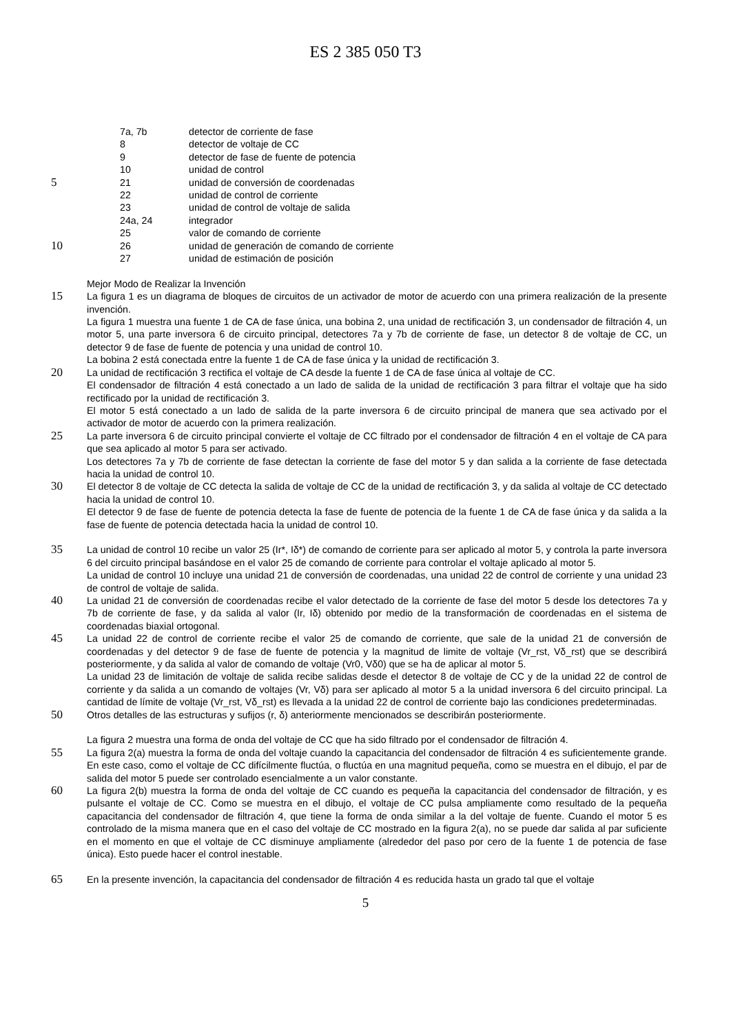ES 2 385 050 T3
7a, 7b detector de corriente de fase
8 detector de voltaje de CC
9 detector de fase de fuente de potencia
10 unidad de control
5
21 unidad de conversión de coordenadas
22 unidad de control de corriente
23 unidad de control de voltaje de salida
24a, 24 integrador
25 valor de comando de corriente
10
26 unidad de generación de comando de corriente
27 unidad de estimación de posición
Mejor Modo de Realizar la Invención
15
La figura 1 es un diagrama de bloques de circuitos de un activador de motor de acuerdo con una primera realización de la presente invención.
La figura 1 muestra una fuente 1 de CA de fase única, una bobina 2, una unidad de rectificación 3, un condensador de filtración 4, un motor 5, una parte inversora 6 de circuito principal, detectores 7a y 7b de corriente de fase, un detector 8 de voltaje de CC, un detector 9 de fase de fuente de potencia y una unidad de control 10.
La bobina 2 está conectada entre la fuente 1 de CA de fase única y la unidad de rectificación 3.
20
La unidad de rectificación 3 rectifica el voltaje de CA desde la fuente 1 de CA de fase única al voltaje de CC.
El condensador de filtración 4 está conectado a un lado de salida de la unidad de rectificación 3 para filtrar el voltaje que ha sido rectificado por la unidad de rectificación 3.
El motor 5 está conectado a un lado de salida de la parte inversora 6 de circuito principal de manera que sea activado por el activador de motor de acuerdo con la primera realización.
25
La parte inversora 6 de circuito principal convierte el voltaje de CC filtrado por el condensador de filtración 4 en el voltaje de CA para que sea aplicado al motor 5 para ser activado.
Los detectores 7a y 7b de corriente de fase detectan la corriente de fase del motor 5 y dan salida a la corriente de fase detectada hacia la unidad de control 10.
30
El detector 8 de voltaje de CC detecta la salida de voltaje de CC de la unidad de rectificación 3, y da salida al voltaje de CC detectado hacia la unidad de control 10.
El detector 9 de fase de fuente de potencia detecta la fase de fuente de potencia de la fuente 1 de CA de fase única y da salida a la fase de fuente de potencia detectada hacia la unidad de control 10.
35
La unidad de control 10 recibe un valor 25 (Ir*, Iδ*) de comando de corriente para ser aplicado al motor 5, y controla la parte inversora 6 del circuito principal basándose en el valor 25 de comando de corriente para controlar el voltaje aplicado al motor 5.
La unidad de control 10 incluye una unidad 21 de conversión de coordenadas, una unidad 22 de control de corriente y una unidad 23 de control de voltaje de salida.
40
La unidad 21 de conversión de coordenadas recibe el valor detectado de la corriente de fase del motor 5 desde los detectores 7a y 7b de corriente de fase, y da salida al valor (Ir, Iδ) obtenido por medio de la transformación de coordenadas en el sistema de coordenadas biaxial ortogonal.
45
La unidad 22 de control de corriente recibe el valor 25 de comando de corriente, que sale de la unidad 21 de conversión de coordenadas y del detector 9 de fase de fuente de potencia y la magnitud de limite de voltaje (Vr_rst, Vδ_rst) que se describirá posteriormente, y da salida al valor de comando de voltaje (Vr0, Vδ0) que se ha de aplicar al motor 5.
La unidad 23 de limitación de voltaje de salida recibe salidas desde el detector 8 de voltaje de CC y de la unidad 22 de control de corriente y da salida a un comando de voltajes (Vr, Vδ) para ser aplicado al motor 5 a la unidad inversora 6 del circuito principal. La cantidad de límite de voltaje (Vr_rst, Vδ_rst) es llevada a la unidad 22 de control de corriente bajo las condiciones predeterminadas.
50
Otros detalles de las estructuras y sufijos (r, δ) anteriormente mencionados se describirán posteriormente.
La figura 2 muestra una forma de onda del voltaje de CC que ha sido filtrado por el condensador de filtración 4.
55
La figura 2(a) muestra la forma de onda del voltaje cuando la capacitancia del condensador de filtración 4 es suficientemente grande. En este caso, como el voltaje de CC difícilmente fluctúa, o fluctúa en una magnitud pequeña, como se muestra en el dibujo, el par de salida del motor 5 puede ser controlado esencialmente a un valor constante.
60
La figura 2(b) muestra la forma de onda del voltaje de CC cuando es pequeña la capacitancia del condensador de filtración, y es pulsante el voltaje de CC. Como se muestra en el dibujo, el voltaje de CC pulsa ampliamente como resultado de la pequeña capacitancia del condensador de filtración 4, que tiene la forma de onda similar a la del voltaje de fuente. Cuando el motor 5 es controlado de la misma manera que en el caso del voltaje de CC mostrado en la figura 2(a), no se puede dar salida al par suficiente en el momento en que el voltaje de CC disminuye ampliamente (alrededor del paso por cero de la fuente 1 de potencia de fase única). Esto puede hacer el control inestable.
65
En la presente invención, la capacitancia del condensador de filtración 4 es reducida hasta un grado tal que el voltaje
5